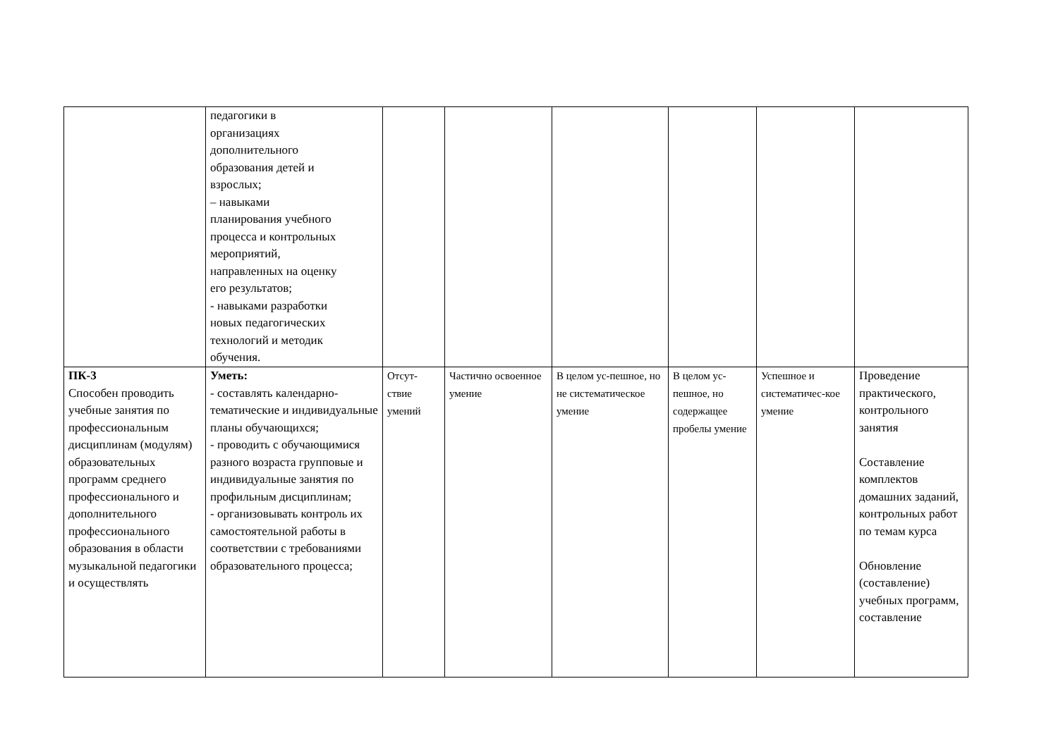| | педагогики в организациях дополнительного образования детей и взрослых; – навыками планирования учебного процесса и контрольных мероприятий, направленных на оценку его результатов; - навыками разработки новых педагогических технологий и методик обучения. | | | | | | |
| ПК-3 Способен проводить учебные занятия по профессиональным дисциплинам (модулям) образовательных программ среднего профессионального и дополнительного профессионального образования в области музыкальной педагогики и осуществлять | Уметь: - составлять календарно-тематические и индивидуальные планы обучающихся; - проводить с обучающимися разного возраста групповые и индивидуальные занятия по профильным дисциплинам; - организовывать контроль их самостоятельной работы в соответствии с требованиями образовательного процесса; | Отсут-ствие умений | Частично освоенное умение | В целом ус-пешное, но не систематическое умение | В целом ус-пешное, но содержащее пробелы умение | Успешное и систематичес-кое умение | Проведение практического, контрольного занятия Составление комплектов домашних заданий, контрольных работ по темам курса Обновление (составление) учебных программ, составление |